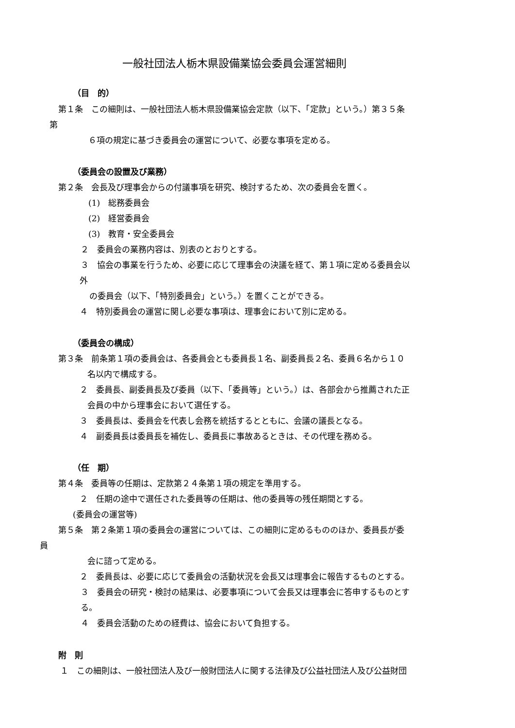一般社団法人栃木県設備業協会委員会運営細則
（目　的）
第１条　この細則は、一般社団法人栃木県設備業協会定款（以下、「定款」という。）第３５条
第
６項の規定に基づき委員会の運営について、必要な事項を定める。
（委員会の設置及び業務）
第２条　会長及び理事会からの付議事項を研究、検討するため、次の委員会を置く。
(1)　総務委員会
(2)　経営委員会
(3)　教育・安全委員会
２　委員会の業務内容は、別表のとおりとする。
３　協会の事業を行うため、必要に応じて理事会の決議を経て、第１項に定める委員会以
外
の委員会（以下、「特別委員会」という。）を置くことができる。
４　特別委員会の運営に関し必要な事項は、理事会において別に定める。
（委員会の構成）
第３条　前条第１項の委員会は、各委員会とも委員長１名、副委員長２名、委員６名から１０
名以内で構成する。
２　委員長、副委員長及び委員（以下、「委員等」という。）は、各部会から推薦された正
会員の中から理事会において選任する。
３　委員長は、委員会を代表し会務を統括するとともに、会議の議長となる。
４　副委員長は委員長を補佐し、委員長に事故あるときは、その代理を務める。
（任　期）
第４条　委員等の任期は、定款第２４条第１項の規定を準用する。
２　任期の途中で選任された委員等の任期は、他の委員等の残任期間とする。
(委員会の運営等)
第５条　第２条第１項の委員会の運営については、この細則に定めるもののほか、委員長が委
員
会に諮って定める。
２　委員長は、必要に応じて委員会の活動状況を会長又は理事会に報告するものとする。
３　委員会の研究・検討の結果は、必要事項について会長又は理事会に答申するものとす
る。
４　委員会活動のための経費は、協会において負担する。
附　則
１　この細則は、一般社団法人及び一般財団法人に関する法律及び公益社団法人及び公益財団